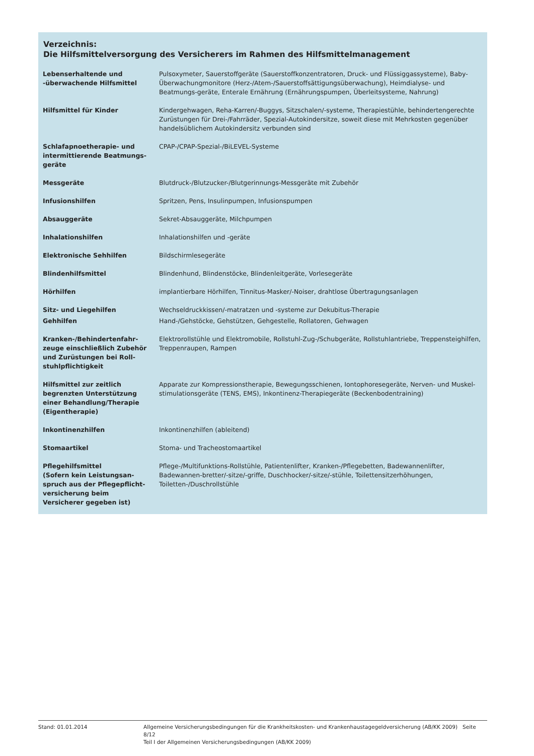Verzeichnis:
Die Hilfsmittelversorgung des Versicherers im Rahmen des Hilfsmittelmanagement
| Lebenserhaltende und -überwachende Hilfsmittel | Pulsoxymeter, Sauerstoffgeräte (Sauerstoffkonzentratoren, Druck- und Flüssiggassysteme), Baby-Überwachungmonitore (Herz-/Atem-/Sauerstoffsättigungsüberwachung), Heimdialyse- und Beatmungs-geräte, Enterale Ernährung (Ernährungspumpen, Überleitsysteme, Nahrung) |
| Hilfsmittel für Kinder | Kindergehwagen, Reha-Karren/-Buggys, Sitzschalen/-systeme, Therapiestühle, behindertengerechte Zurüstungen für Drei-/Fahrräder, Spezial-Autokindersitze, soweit diese mit Mehrkosten gegenüber handelsüblichem Autokindersitz verbunden sind |
| Schlafapnoetherapie- und intermittierende Beatmungs-geräte | CPAP-/CPAP-Spezial-/BiLEVEL-Systeme |
| Messgeräte | Blutdruck-/Blutzucker-/Blutgerinnungs-Messgeräte mit Zubehör |
| Infusionshilfen | Spritzen, Pens, Insulinpumpen, Infusionspumpen |
| Absauggeräte | Sekret-Absauggeräte, Milchpumpen |
| Inhalationshilfen | Inhalationshilfen und -geräte |
| Elektronische Sehhilfen | Bildschirmlesegeräte |
| Blindenhilfsmittel | Blindenhund, Blindenstöcke, Blindenleitgeräte, Vorlesegeräte |
| Hörhilfen | implantierbare Hörhilfen, Tinnitus-Masker/-Noiser, drahtlose Übertragungsanlagen |
| Sitz- und Liegehilfen | Wechseldruckkissen/-matratzen und -systeme zur Dekubitus-Therapie |
| Gehhilfen | Hand-/Gehstöcke, Gehstützen, Gehgestelle, Rollatoren, Gehwagen |
| Kranken-/Behindertenfahr-zeuge einschließlich Zubehör und Zurüstungen bei Roll-stuhlpflichtigkeit | Elektrorollstühle und Elektromobile, Rollstuhl-Zug-/Schubgeräte, Rollstuhlantriebe, Treppensteighilfen, Treppenraupen, Rampen |
| Hilfsmittel zur zeitlich begrenzten Unterstützung einer Behandlung/Therapie (Eigentherapie) | Apparate zur Kompressionstherapie, Bewegungsschienen, Iontophoresegeräte, Nerven- und Muskel-stimulationsgeräte (TENS, EMS), Inkontinenz-Therapiegeräte (Beckenbodentraining) |
| Inkontinenzhilfen | Inkontinenzhilfen (ableitend) |
| Stomaartikel | Stoma- und Tracheostomaartikel |
| Pflegehilfsmittel (Sofern kein Leistungsan-spruch aus der Pflegepflicht-versicherung beim Versicherer gegeben ist) | Pflege-/Multifunktions-Rollstühle, Patientenlifter, Kranken-/Pflegebetten, Badewannenlifter, Badewannen-bretter/-sitze/-griffe, Duschhocker/-sitze/-stühle, Toilettensitzerhöhungen, Toiletten-/Duschrollstühle |
Stand: 01.01.2014 Allgemeine Versicherungsbedingungen für die Krankheitskosten- und Krankenhaustagegeldversicherung (AB/KK 2009) Seite 8/12
Teil I der Allgemeinen Versicherungsbedingungen (AB/KK 2009)